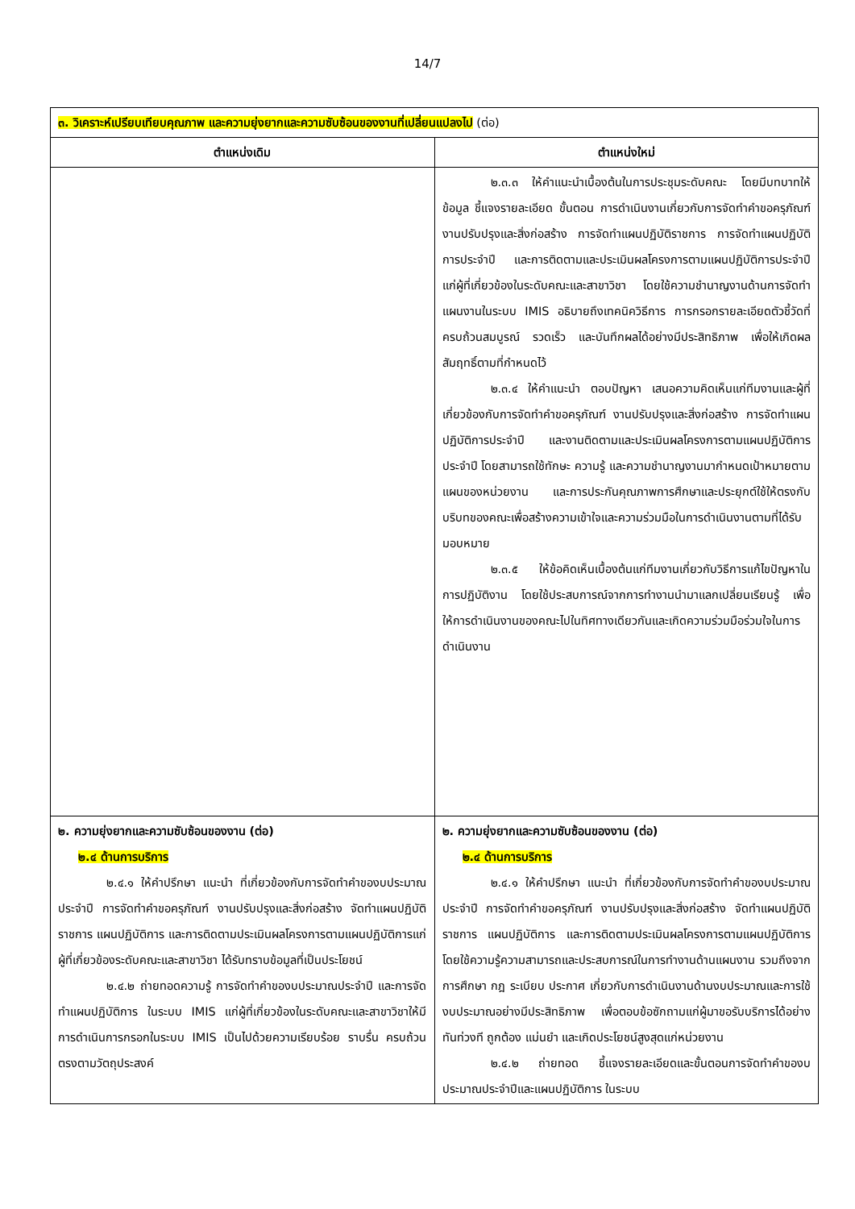14/7
| ๓. วิเคราะห์เปรียบเทียบคุณภาพ และความยุ่งยากและความซับซ้อนของงานที่เปลี่ยนแปลงไป (ต่อ) | |
| ตำแหน่งเดิม | ตำแหน่งใหม่ |
| | ๒.๓.๓ ให้คำแนะนำเบื้องต้นในการประชุมระดับคณะ โดยมีบทบาทให้ข้อมูล ชี้แจงรายละเอียด ขั้นตอน การดำเนินงานเกี่ยวกับการจัดทำคำขอครุภัณฑ์ งานปรับปรุงและสิ่งก่อสร้าง การจัดทำแผนปฏิบัติราชการ การจัดทำแผนปฏิบัติการประจำปี และการติดตามและประเมินผลโครงการตามแผนปฏิบัติการประจำปี แก่ผู้ที่เกี่ยวข้องในระดับคณะและสาขาวิชา โดยใช้ความชำนาญงานด้านการจัดทำแผนงานในระบบ IMIS อธิบายถึงเทคนิควิธีการ การกรอกรายละเอียดตัวชี้วัดที่ครบถ้วนสมบูรณ์ รวดเร็ว และบันทึกผลได้อย่างมีประสิทธิภาพ เพื่อให้เกิดผลสัมฤทธิ์ตามที่กำหนดไว้ ๒.๓.๔ ให้คำแนะนำ ตอบปัญหา เสนอความคิดเห็นแก่ทีมงานและผู้ที่เกี่ยวข้องกับการจัดทำคำขอครุภัณฑ์ งานปรับปรุงและสิ่งก่อสร้าง การจัดทำแผนปฏิบัติการประจำปี และงานติดตามและประเมินผลโครงการตามแผนปฏิบัติการประจำปี โดยสามารถใช้ทักษะ ความรู้ และความชำนาญงานมากำหนดเป้าหมายตามแผนของหน่วยงาน และการประกันคุณภาพการศึกษาและประยุกต์ใช้ให้ตรงกับบริบทของคณะเพื่อสร้างความเข้าใจและความร่วมมือในการดำเนินงานตามที่ได้รับมอบหมาย ๒.๓.๕ ให้ข้อคิดเห็นเบื้องต้นแก่ทีมงานเกี่ยวกับวิธีการแก้ไขปัญหาในการปฏิบัติงาน โดยใช้ประสบการณ์จากการทำงานนำมาแลกเปลี่ยนเรียนรู้ เพื่อให้การดำเนินงานของคณะไปในทิศทางเดียวกันและเกิดความร่วมมือร่วมใจในการดำเนินงาน |
| ๒. ความยุ่งยากและความซับซ้อนของงาน (ต่อ) ๒.๔ ด้านการบริการ ๒.๔.๑ ให้คำปรึกษา แนะนำ ที่เกี่ยวข้องกับการจัดทำคำของบประมาณประจำปี การจัดทำคำขอครุภัณฑ์ งานปรับปรุงและสิ่งก่อสร้าง จัดทำแผนปฏิบัติราชการ แผนปฏิบัติการ และการติดตามประเมินผลโครงการตามแผนปฏิบัติการแก่ผู้ที่เกี่ยวข้องระดับคณะและสาขาวิชา ได้รับทราบข้อมูลที่เป็นประโยชน์ ๒.๔.๒ ถ่ายทอดความรู้ การจัดทำคำของบประมาณประจำปี และการจัดทำแผนปฏิบัติการ ในระบบ IMIS แก่ผู้ที่เกี่ยวข้องในระดับคณะและสาขาวิชาให้มีการดำเนินการกรอกในระบบ IMIS เป็นไปด้วยความเรียบร้อย ราบรื่น ครบถ้วนตรงตามวัตถุประสงค์ | ๒. ความยุ่งยากและความซับซ้อนของงาน (ต่อ) ๒.๔ ด้านการบริการ ๒.๔.๑ ให้คำปรึกษา แนะนำ ที่เกี่ยวข้องกับการจัดทำคำของบประมาณประจำปี การจัดทำคำขอครุภัณฑ์ งานปรับปรุงและสิ่งก่อสร้าง จัดทำแผนปฏิบัติราชการ แผนปฏิบัติการ และการติดตามประเมินผลโครงการตามแผนปฏิบัติการโดยใช้ความรู้ความสามารถและประสบการณ์ในการทำงานด้านแผนงาน รวมถึงจากการศึกษา กฎ ระเบียบ ประกาศ เกี่ยวกับการดำเนินงานด้านงบประมาณและการใช้งบประมาณอย่างมีประสิทธิภาพ เพื่อตอบข้อซักถามแก่ผู้มาขอรับบริการได้อย่างทันท่วงที ถูกต้อง แม่นยำ และเกิดประโยชน์สูงสุดแก่หน่วยงาน ๒.๔.๒ ถ่ายทอด ชี้แจงรายละเอียดและขั้นตอนการจัดทำคำของบประมาณประจำปีและแผนปฏิบัติการ ในระบบ |